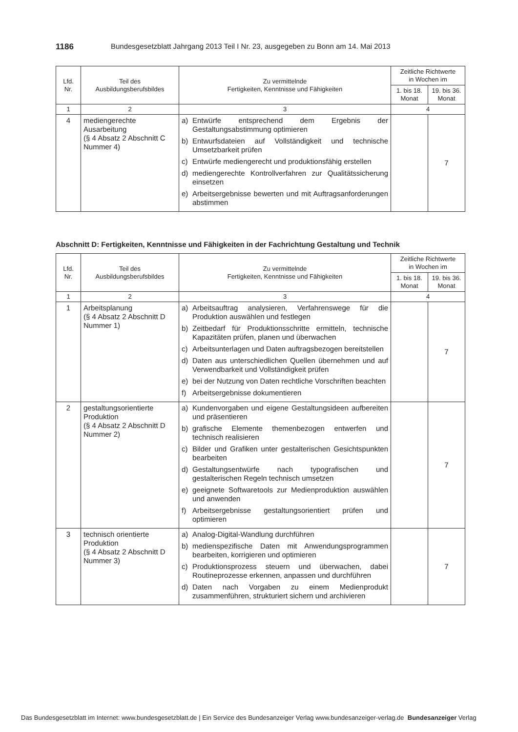1186 Bundesgesetzblatt Jahrgang 2013 Teil I Nr. 23, ausgegeben zu Bonn am 14. Mai 2013
| Lfd. Nr. | Teil des Ausbildungsberufsbildes | Zu vermittelnde Fertigkeiten, Kenntnisse und Fähigkeiten | Zeitliche Richtwerte in Wochen im | |
| --- | --- | --- | --- | --- |
| | | | 1. bis 18. Monat | 19. bis 36. Monat |
| 1 | 2 | 3 | 4 | |
| 4 | mediengerechte Ausarbeitung (§ 4 Absatz 2 Abschnitt C Nummer 4) | a) Entwürfe entsprechend dem Ergebnis der Gestaltungsabstimmung optimieren b) Entwurfsdateien auf Vollständigkeit und technische Umsetzbarkeit prüfen c) Entwürfe mediengerecht und produktionsfähig erstellen d) mediengerechte Kontrollverfahren zur Qualitätssicherung einsetzen e) Arbeitsergebnisse bewerten und mit Auftragsanforderungen abstimmen | | 7 |
Abschnitt D: Fertigkeiten, Kenntnisse und Fähigkeiten in der Fachrichtung Gestaltung und Technik
| Lfd. Nr. | Teil des Ausbildungsberufsbildes | Zu vermittelnde Fertigkeiten, Kenntnisse und Fähigkeiten | Zeitliche Richtwerte in Wochen im | |
| --- | --- | --- | --- | --- |
| | | | 1. bis 18. Monat | 19. bis 36. Monat |
| 1 | 2 | 3 | 4 | |
| 1 | Arbeitsplanung (§ 4 Absatz 2 Abschnitt D Nummer 1) | a) Arbeitsauftrag analysieren, Verfahrenswege für die Produktion auswählen und festlegen b) Zeitbedarf für Produktionsschritte ermitteln, technische Kapazitäten prüfen, planen und überwachen c) Arbeitsunterlagen und Daten auftragsbezogen bereitstellen d) Daten aus unterschiedlichen Quellen übernehmen und auf Verwendbarkeit und Vollständigkeit prüfen e) bei der Nutzung von Daten rechtliche Vorschriften beachten f) Arbeitsergebnisse dokumentieren | | 7 |
| 2 | gestaltungsorientierte Produktion (§ 4 Absatz 2 Abschnitt D Nummer 2) | a) Kundenvorgaben und eigene Gestaltungsideen aufbereiten und präsentieren b) grafische Elemente themenbezogen entwerfen und technisch realisieren c) Bilder und Grafiken unter gestalterischen Gesichtspunkten bearbeiten d) Gestaltungsentwürfe nach typografischen und gestalterischen Regeln technisch umsetzen e) geeignete Softwaretools zur Medienproduktion auswählen und anwenden f) Arbeitsergebnisse gestaltungsorientiert prüfen und optimieren | | 7 |
| 3 | technisch orientierte Produktion (§ 4 Absatz 2 Abschnitt D Nummer 3) | a) Analog-Digital-Wandlung durchführen b) medienspezifische Daten mit Anwendungsprogrammen bearbeiten, korrigieren und optimieren c) Produktionsprozess steuern und überwachen, dabei Routineprozesse erkennen, anpassen und durchführen d) Daten nach Vorgaben zu einem Medienprodukt zusammenführen, strukturiert sichern und archivieren | | 7 |
Das Bundesgesetzblatt im Internet: www.bundesgesetzblatt.de | Ein Service des Bundesanzeiger Verlag www.bundesanzeiger-verlag.de Bundesanzeiger Verlag